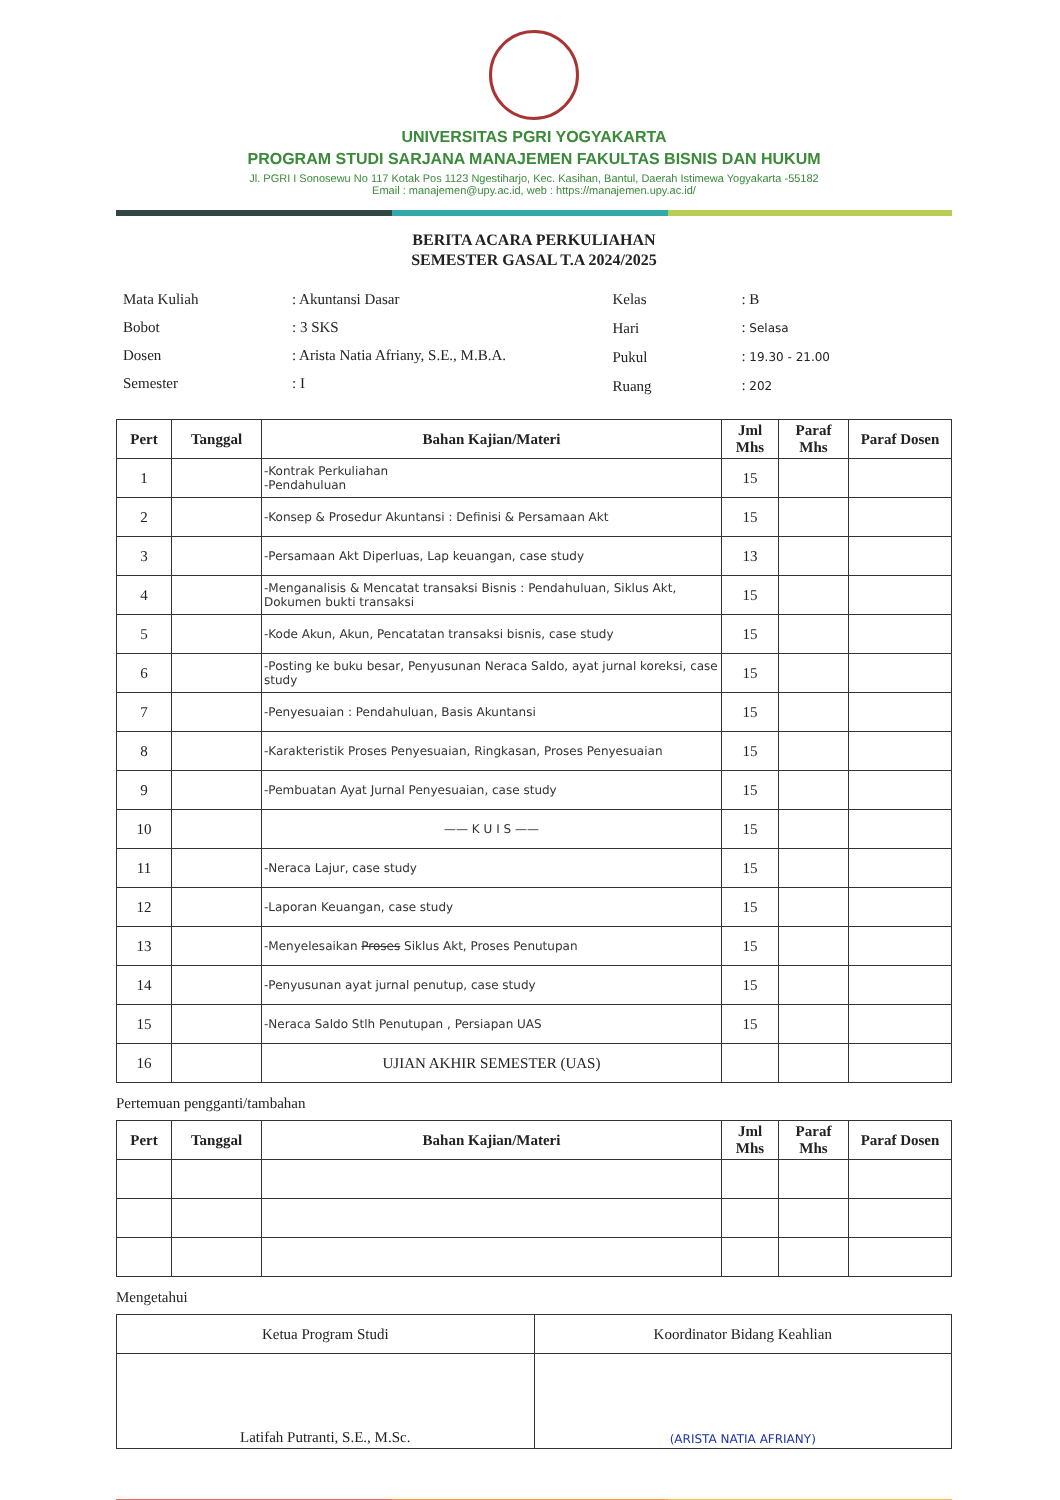UNIVERSITAS PGRI YOGYAKARTA
PROGRAM STUDI SARJANA MANAJEMEN FAKULTAS BISNIS DAN HUKUM
Jl. PGRI I Sonosewu No 117 Kotak Pos 1123 Ngestiharjo, Kec. Kasihan, Bantul, Daerah Istimewa Yogyakarta -55182
Email : manajemen@upy.ac.id, web : https://manajemen.upy.ac.id/
BERITA ACARA PERKULIAHAN
SEMESTER GASAL T.A 2024/2025
| Mata Kuliah | : Akuntansi Dasar |
| Bobot | : 3 SKS |
| Dosen | : Arista Natia Afriany, S.E., M.B.A. |
| Semester | : I |
| Kelas | : B |
| Hari | : Selasa |
| Pukul | : 19.30 - 21.00 |
| Ruang | : 202 |
| Pert | Tanggal | Bahan Kajian/Materi | Jml Mhs | Paraf Mhs | Paraf Dosen |
| --- | --- | --- | --- | --- | --- |
| 1 | | -Kontrak Perkuliahan -Pendahuluan | 15 | | |
| 2 | | -Konsep & Prosedur Akuntansi : Definisi & Persamaan Akt | 15 | | |
| 3 | | -Persamaan Akt Diperluas, Lap keuangan, case study | 13 | | |
| 4 | | -Menganalisis & Mencatat transaksi Bisnis : Pendahuluan, Siklus Akt, Dokumen bukti transaksi | 15 | | |
| 5 | | -Kode Akun, Akun, Pencatatan transaksi bisnis, case study | 15 | | |
| 6 | | -Posting ke buku besar, Penyusunan Neraca Saldo, ayat jurnal koreksi, case study | 15 | | |
| 7 | | -Penyesuaian : Pendahuluan, Basis Akuntansi | 15 | | |
| 8 | | -Karakteristik Proses Penyesuaian, Ringkasan, Proses Penyesuaian | 15 | | |
| 9 | | -Pembuatan Ayat Jurnal Penyesuaian, case study | 15 | | |
| 10 | | —— K U I S —— | 15 | | |
| 11 | | -Neraca Lajur, case study | 15 | | |
| 12 | | -Laporan Keuangan, case study | 15 | | |
| 13 | | -Menyelesaikan Proses Siklus Akt, Proses Penutupan | 15 | | |
| 14 | | -Penyusunan ayat jurnal penutup, case study | 15 | | |
| 15 | | -Neraca Saldo Stlh Penutupan , Persiapan UAS | 15 | | |
| 16 | | UJIAN AKHIR SEMESTER (UAS) | | | |
Pertemuan pengganti/tambahan
| Pert | Tanggal | Bahan Kajian/Materi | Jml Mhs | Paraf Mhs | Paraf Dosen |
| --- | --- | --- | --- | --- | --- |
Mengetahui
| Ketua Program Studi | Koordinator Bidang Keahlian |
| Latifah Putranti, S.E., M.Sc. | (ARISTA NATIA AFRIANY) |